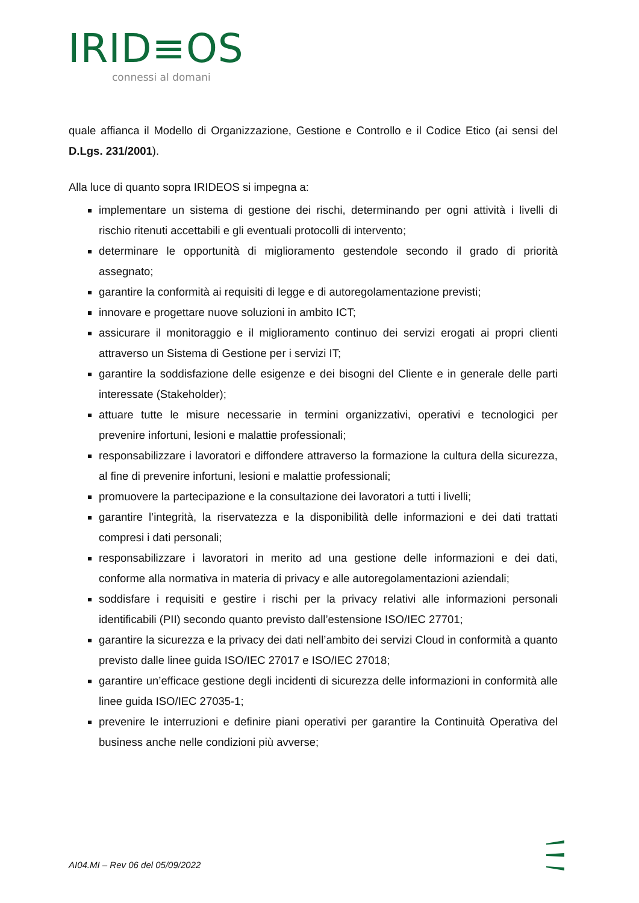IRID≡OS
connessi al domani
quale affianca il Modello di Organizzazione, Gestione e Controllo e il Codice Etico (ai sensi del D.Lgs. 231/2001).
Alla luce di quanto sopra IRIDEOS si impegna a:
implementare un sistema di gestione dei rischi, determinando per ogni attività i livelli di rischio ritenuti accettabili e gli eventuali protocolli di intervento;
determinare le opportunità di miglioramento gestendole secondo il grado di priorità assegnato;
garantire la conformità ai requisiti di legge e di autoregolamentazione previsti;
innovare e progettare nuove soluzioni in ambito ICT;
assicurare il monitoraggio e il miglioramento continuo dei servizi erogati ai propri clienti attraverso un Sistema di Gestione per i servizi IT;
garantire la soddisfazione delle esigenze e dei bisogni del Cliente e in generale delle parti interessate (Stakeholder);
attuare tutte le misure necessarie in termini organizzativi, operativi e tecnologici per prevenire infortuni, lesioni e malattie professionali;
responsabilizzare i lavoratori e diffondere attraverso la formazione la cultura della sicurezza, al fine di prevenire infortuni, lesioni e malattie professionali;
promuovere la partecipazione e la consultazione dei lavoratori a tutti i livelli;
garantire l’integrità, la riservatezza e la disponibilità delle informazioni e dei dati trattati compresi i dati personali;
responsabilizzare i lavoratori in merito ad una gestione delle informazioni e dei dati, conforme alla normativa in materia di privacy e alle autoregolamentazioni aziendali;
soddisfare i requisiti e gestire i rischi per la privacy relativi alle informazioni personali identificabili (PII) secondo quanto previsto dall’estensione ISO/IEC 27701;
garantire la sicurezza e la privacy dei dati nell’ambito dei servizi Cloud in conformità a quanto previsto dalle linee guida ISO/IEC 27017 e ISO/IEC 27018;
garantire un’efficace gestione degli incidenti di sicurezza delle informazioni in conformità alle linee guida ISO/IEC 27035-1;
prevenire le interruzioni e definire piani operativi per garantire la Continuità Operativa del business anche nelle condizioni più avverse;
AI04.MI – Rev 06 del 05/09/2022